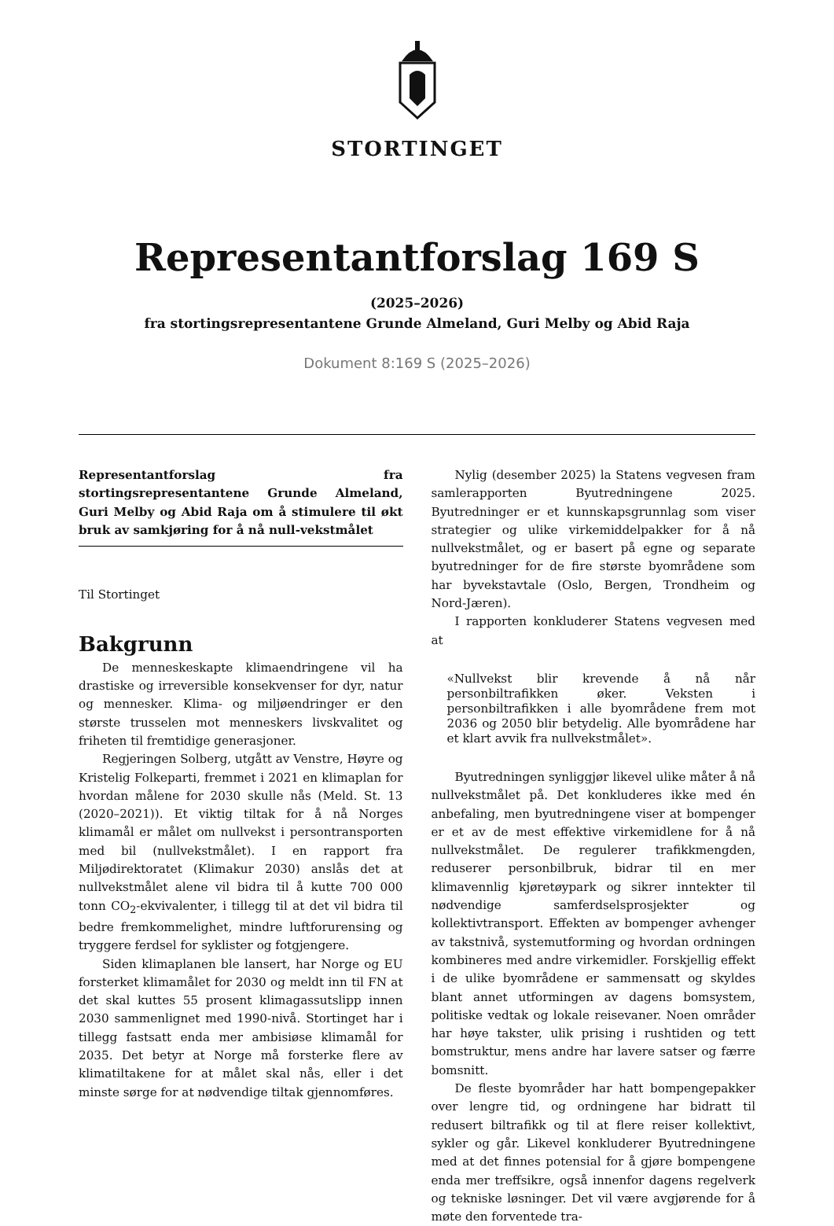STORTINGET
Representantforslag 169 S
(2025–2026)
fra stortingsrepresentantene Grunde Almeland, Guri Melby og Abid Raja
Dokument 8:169 S (2025–2026)
Representantforslag fra stortingsrepresentantene Grunde Almeland, Guri Melby og Abid Raja om å stimulere til økt bruk av samkjøring for å nå null-vekstmålet
Til Stortinget
Bakgrunn
De menneskeskapte klimaendringene vil ha drastiske og irreversible konsekvenser for dyr, natur og mennesker. Klima- og miljøendringer er den største trusselen mot menneskers livskvalitet og friheten til fremtidige generasjoner.
Regjeringen Solberg, utgått av Venstre, Høyre og Kristelig Folkeparti, fremmet i 2021 en klimaplan for hvordan målene for 2030 skulle nås (Meld. St. 13 (2020–2021)). Et viktig tiltak for å nå Norges klimamål er målet om nullvekst i persontransporten med bil (nullvekstmålet). I en rapport fra Miljødirektoratet (Klimakur 2030) anslås det at nullvekstmålet alene vil bidra til å kutte 700 000 tonn CO<sub>2</sub>-ekvivalenter, i tillegg til at det vil bidra til bedre fremkommelighet, mindre luftforurensing og tryggere ferdsel for syklister og fotgjengere.
Siden klimaplanen ble lansert, har Norge og EU forsterket klimamålet for 2030 og meldt inn til FN at det skal kuttes 55 prosent klimagassutslipp innen 2030 sammenlignet med 1990-nivå. Stortinget har i tillegg fastsatt enda mer ambisiøse klimamål for 2035. Det betyr at Norge må forsterke flere av klimatiltakene for at målet skal nås, eller i det minste sørge for at nødvendige tiltak gjennomføres.
Nylig (desember 2025) la Statens vegvesen fram samlerapporten Byutredningene 2025. Byutredninger er et kunnskapsgrunnlag som viser strategier og ulike virkemiddelpakker for å nå nullvekstmålet, og er basert på egne og separate byutredninger for de fire største byområdene som har byvekstavtale (Oslo, Bergen, Trondheim og Nord-Jæren).
I rapporten konkluderer Statens vegvesen med at
«Nullvekst blir krevende å nå når personbiltrafikken øker. Veksten i personbiltrafikken i alle byområdene frem mot 2036 og 2050 blir betydelig. Alle byområdene har et klart avvik fra nullvekstmålet».
Byutredningen synliggjør likevel ulike måter å nå nullvekstmålet på. Det konkluderes ikke med én anbefaling, men byutredningene viser at bompenger er et av de mest effektive virkemidlene for å nå nullvekstmålet. De regulerer trafikkmengden, reduserer personbilbruk, bidrar til en mer klimavennlig kjøretøypark og sikrer inntekter til nødvendige samferdselsprosjekter og kollektivtransport. Effekten av bompenger avhenger av takstnivå, systemutforming og hvordan ordningen kombineres med andre virkemidler. Forskjellig effekt i de ulike byområdene er sammensatt og skyldes blant annet utformingen av dagens bomsystem, politiske vedtak og lokale reisevaner. Noen områder har høye takster, ulik prising i rushtiden og tett bomstruktur, mens andre har lavere satser og færre bomsnitt.
De fleste byområder har hatt bompengepakker over lengre tid, og ordningene har bidratt til redusert biltrafikk og til at flere reiser kollektivt, sykler og går. Likevel konkluderer Byutredningene med at det finnes potensial for å gjøre bompengene enda mer treffsikre, også innenfor dagens regelverk og tekniske løsninger. Det vil være avgjørende for å møte den forventede tra-